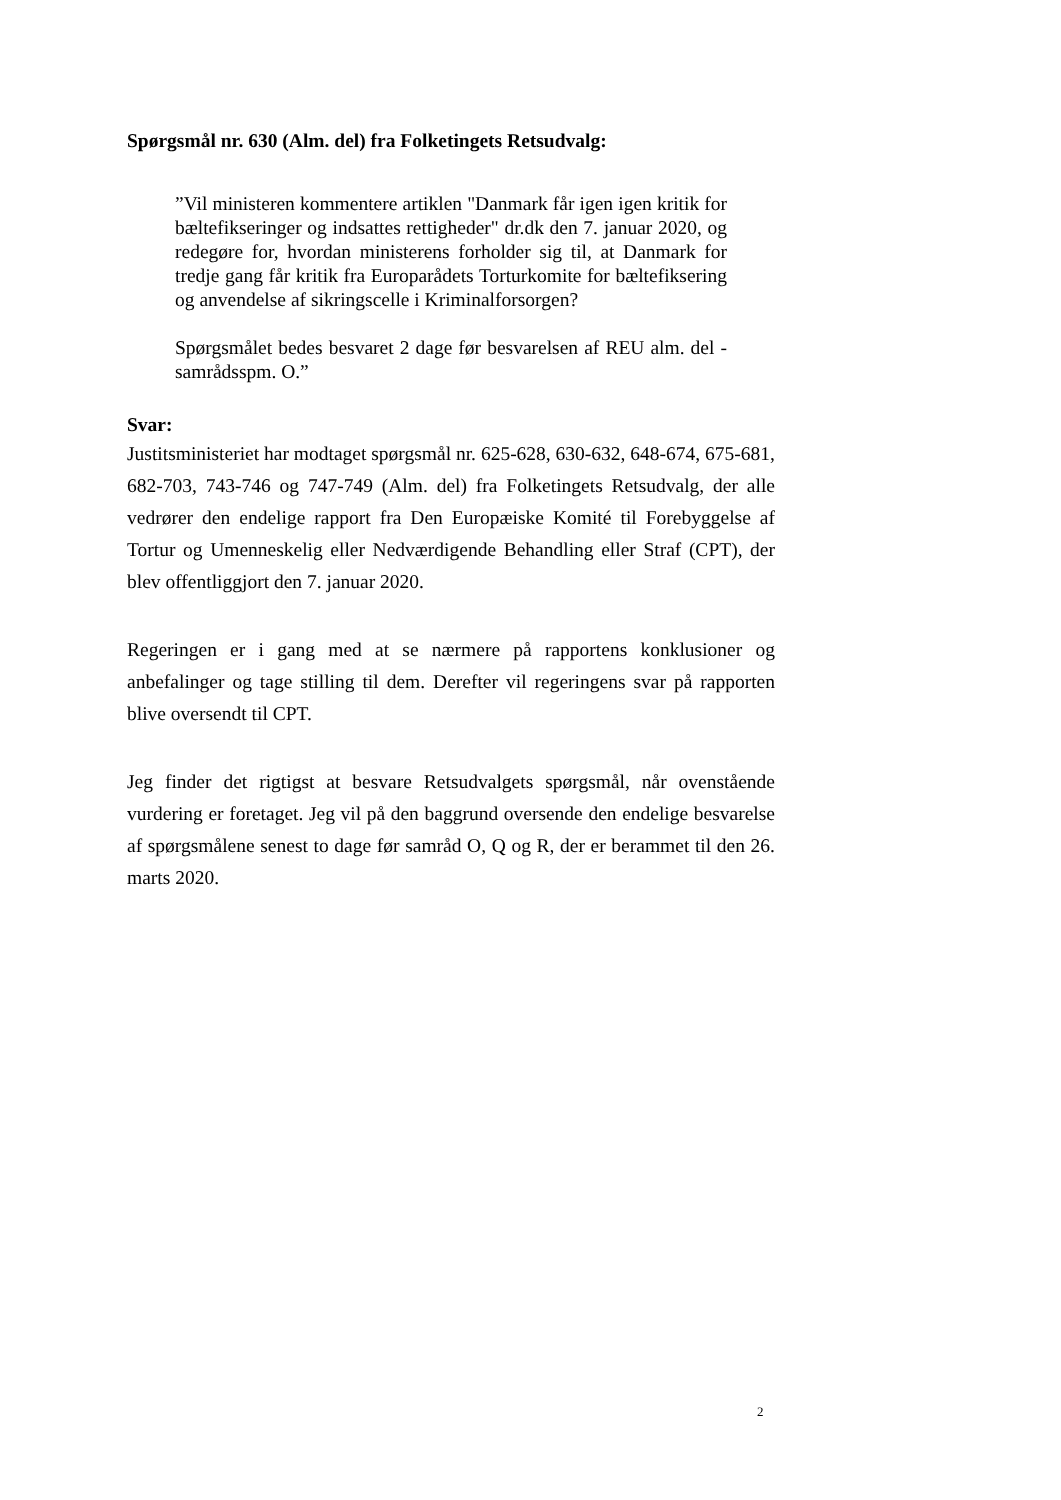Spørgsmål nr. 630 (Alm. del) fra Folketingets Retsudvalg:
”Vil ministeren kommentere artiklen "Danmark får igen igen kritik for bæltefikseringer og indsattes rettigheder" dr.dk den 7. januar 2020, og redegøre for, hvordan ministerens forholder sig til, at Danmark for tredje gang får kritik fra Europarådets Torturkomite for bæltefiksering og anvendelse af sikringscelle i Kriminalforsorgen?
Spørgsmålet bedes besvaret 2 dage før besvarelsen af REU alm. del - samrådsspm. O.”
Svar:
Justitsministeriet har modtaget spørgsmål nr. 625-628, 630-632, 648-674, 675-681, 682-703, 743-746 og 747-749 (Alm. del) fra Folketingets Retsudvalg, der alle vedrører den endelige rapport fra Den Europæiske Komité til Forebyggelse af Tortur og Umenneskelig eller Nedværdigende Behandling eller Straf (CPT), der blev offentliggjort den 7. januar 2020.
Regeringen er i gang med at se nærmere på rapportens konklusioner og anbefalinger og tage stilling til dem. Derefter vil regeringens svar på rapporten blive oversendt til CPT.
Jeg finder det rigtigst at besvare Retsudvalgets spørgsmål, når ovenstående vurdering er foretaget. Jeg vil på den baggrund oversende den endelige besvarelse af spørgsmålene senest to dage før samråd O, Q og R, der er berammet til den 26. marts 2020.
2